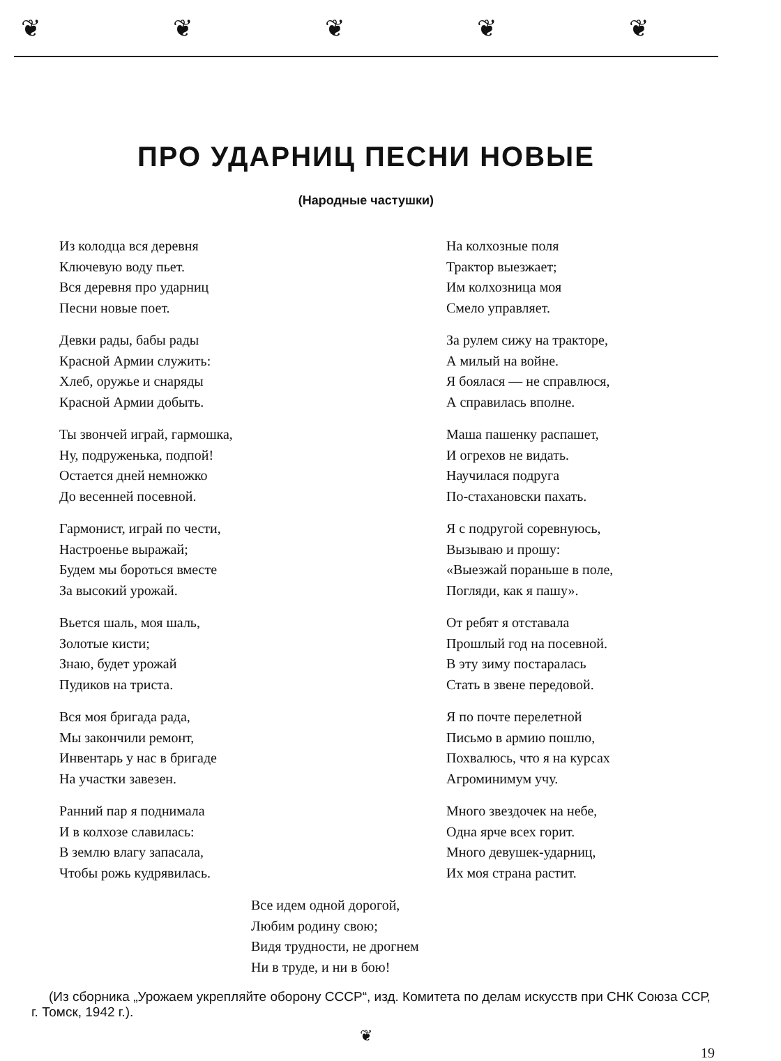❦❦❦❦❦
ПРО УДАРНИЦ ПЕСНИ НОВЫЕ
(Народные частушки)
Из колодца вся деревня
Ключевую воду пьет.
Вся деревня про ударниц
Песни новые поет.
Девки рады, бабы рады
Красной Армии служить:
Хлеб, оружье и снаряды
Красной Армии добыть.
Ты звончей играй, гармошка,
Ну, подруженька, подпой!
Остается дней немножко
До весенней посевной.
Гармонист, играй по чести,
Настроенье выражай;
Будем мы бороться вместе
За высокий урожай.
Вьется шаль, моя шаль,
Золотые кисти;
Знаю, будет урожай
Пудиков на триста.
Вся моя бригада рада,
Мы закончили ремонт,
Инвентарь у нас в бригаде
На участки завезен.
Ранний пар я поднимала
И в колхозе славилась:
В землю влагу запасала,
Чтобы рожь кудрявилась.
На колхозные поля
Трактор выезжает;
Им колхозница моя
Смело управляет.
За рулем сижу на тракторе,
А милый на войне.
Я боялася — не справлюся,
А справилась вполне.
Маша пашенку распашет,
И огрехов не видать.
Научилася подруга
По-стахановски пахать.
Я с подругой соревнуюсь,
Вызываю и прошу:
«Выезжай пораньше в поле,
Погляди, как я пашу».
От ребят я отставала
Прошлый год на посевной.
В эту зиму постаралась
Стать в звене передовой.
Я по почте перелетной
Письмо в армию пошлю,
Похвалюсь, что я на курсах
Агроминимум учу.
Много звездочек на небе,
Одна ярче всех горит.
Много девушек-ударниц,
Их моя страна растит.
Все идем одной дорогой,
Любим родину свою;
Видя трудности, не дрогнем
Ни в труде, и ни в бою!
(Из сборника „Урожаем укрепляйте оборону СССР“, изд. Комитета по делам искусств при СНК Союза ССР, г. Томск, 1942 г.).
❦
19